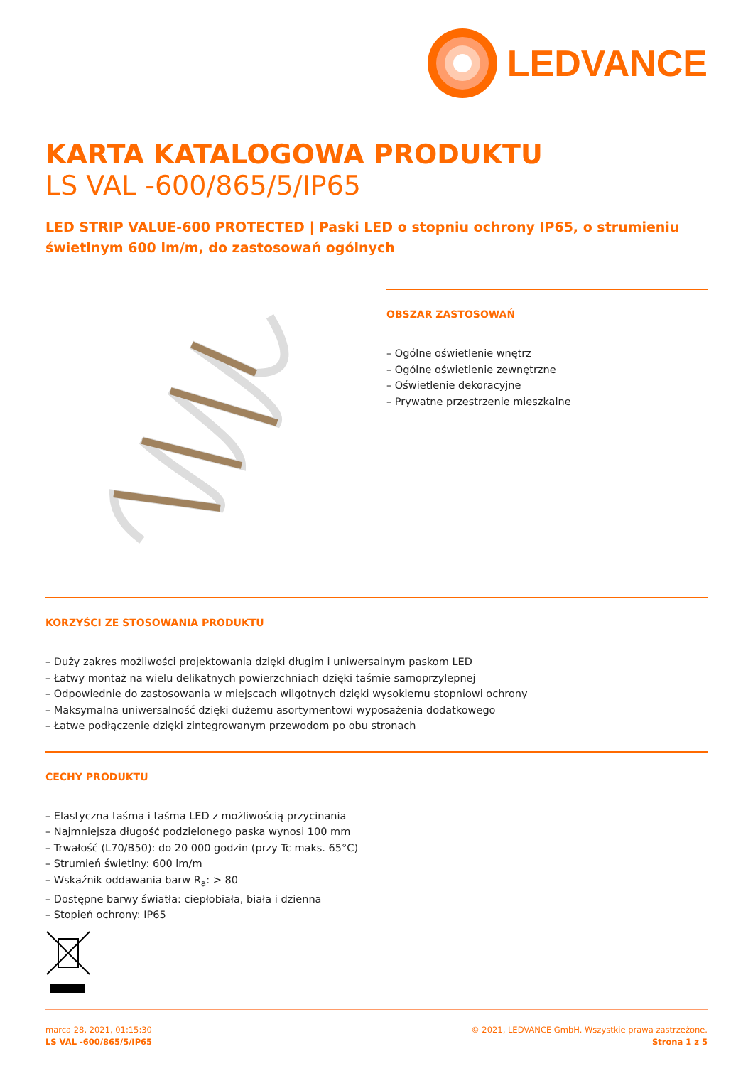LEDVANCE
KARTA KATALOGOWA PRODUKTU
LS VAL -600/865/5/IP65
LED STRIP VALUE-600 PROTECTED | Paski LED o stopniu ochrony IP65, o strumieniu świetlnym 600 lm/m, do zastosowań ogólnych
OBSZAR ZASTOSOWAŃ
– Ogólne oświetlenie wnętrz
– Ogólne oświetlenie zewnętrzne
– Oświetlenie dekoracyjne
– Prywatne przestrzenie mieszkalne
KORZYŚCI ZE STOSOWANIA PRODUKTU
– Duży zakres możliwości projektowania dzięki długim i uniwersalnym paskom LED
– Łatwy montaż na wielu delikatnych powierzchniach dzięki taśmie samoprzylepnej
– Odpowiednie do zastosowania w miejscach wilgotnych dzięki wysokiemu stopniowi ochrony
– Maksymalna uniwersalność dzięki dużemu asortymentowi wyposażenia dodatkowego
– Łatwe podłączenie dzięki zintegrowanym przewodom po obu stronach
CECHY PRODUKTU
– Elastyczna taśma i taśma LED z możliwością przycinania
– Najmniejsza długość podzielonego paska wynosi 100 mm
– Trwałość (L70/B50): do 20 000 godzin (przy Tc maks. 65°C)
– Strumień świetlny: 600 lm/m
– Wskaźnik oddawania barw R<sub>a</sub>: > 80
– Dostępne barwy światła: ciepłobiała, biała i dzienna
– Stopień ochrony: IP65
marca 28, 2021, 01:15:30
LS VAL -600/865/5/IP65
© 2021, LEDVANCE GmbH. Wszystkie prawa zastrzeżone.
Strona 1 z 5